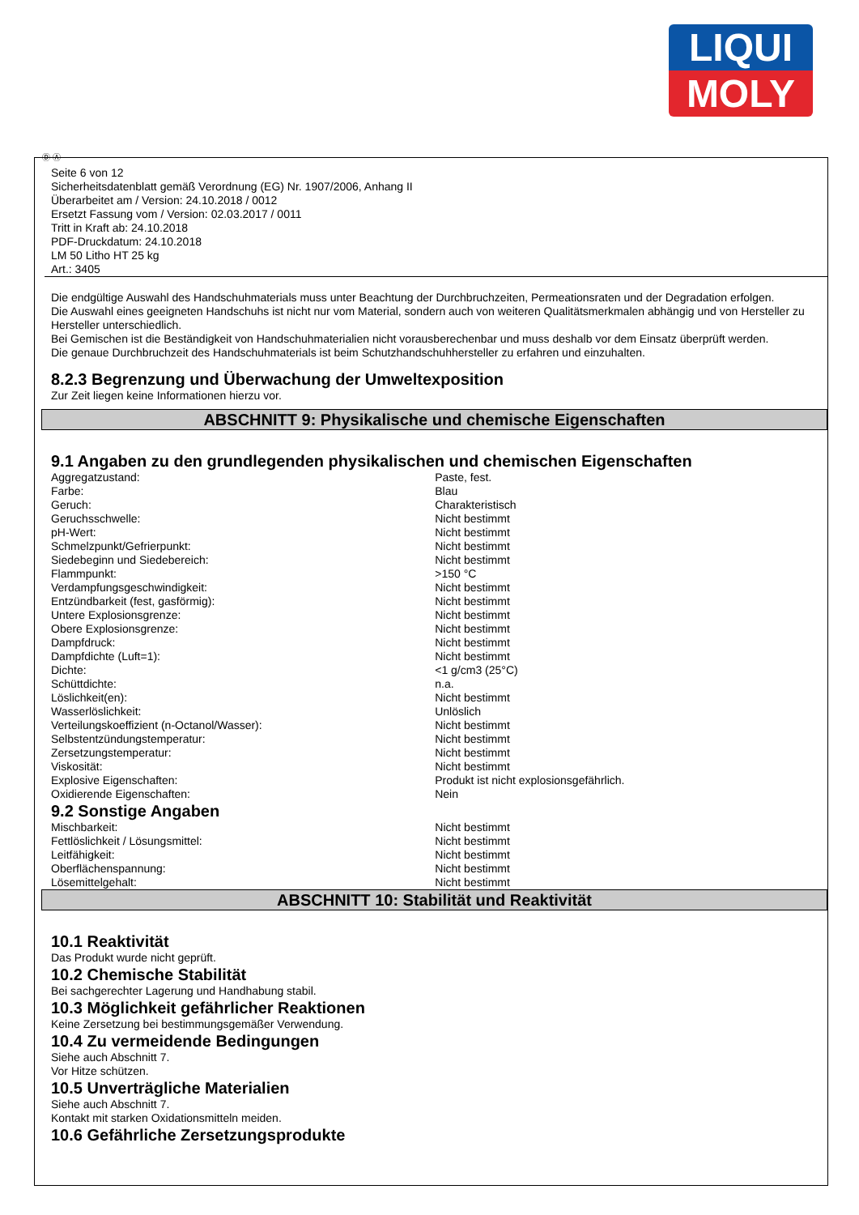LIQUI
MOLY
Ⓓ Ⓐ
Seite 6 von 12
Sicherheitsdatenblatt gemäß Verordnung (EG) Nr. 1907/2006, Anhang II
Überarbeitet am / Version: 24.10.2018 / 0012
Ersetzt Fassung vom / Version: 02.03.2017 / 0011
Tritt in Kraft ab: 24.10.2018
PDF-Druckdatum: 24.10.2018
LM 50 Litho HT 25 kg
Art.: 3405
Die endgültige Auswahl des Handschuhmaterials muss unter Beachtung der Durchbruchzeiten, Permeationsraten und der Degradation erfolgen.
Die Auswahl eines geeigneten Handschuhs ist nicht nur vom Material, sondern auch von weiteren Qualitätsmerkmalen abhängig und von Hersteller zu Hersteller unterschiedlich.
Bei Gemischen ist die Beständigkeit von Handschuhmaterialien nicht vorausberechenbar und muss deshalb vor dem Einsatz überprüft werden.
Die genaue Durchbruchzeit des Handschuhmaterials ist beim Schutzhandschuhhersteller zu erfahren und einzuhalten.
8.2.3 Begrenzung und Überwachung der Umweltexposition
Zur Zeit liegen keine Informationen hierzu vor.
ABSCHNITT 9: Physikalische und chemische Eigenschaften
9.1 Angaben zu den grundlegenden physikalischen und chemischen Eigenschaften
| Aggregatzustand: | Paste, fest. |
| Farbe: | Blau |
| Geruch: | Charakteristisch |
| Geruchsschwelle: | Nicht bestimmt |
| pH-Wert: | Nicht bestimmt |
| Schmelzpunkt/Gefrierpunkt: | Nicht bestimmt |
| Siedebeginn und Siedebereich: | Nicht bestimmt |
| Flammpunkt: | >150 °C |
| Verdampfungsgeschwindigkeit: | Nicht bestimmt |
| Entzündbarkeit (fest, gasförmig): | Nicht bestimmt |
| Untere Explosionsgrenze: | Nicht bestimmt |
| Obere Explosionsgrenze: | Nicht bestimmt |
| Dampfdruck: | Nicht bestimmt |
| Dampfdichte (Luft=1): | Nicht bestimmt |
| Dichte: | <1 g/cm3 (25°C) |
| Schüttdichte: | n.a. |
| Löslichkeit(en): | Nicht bestimmt |
| Wasserlöslichkeit: | Unlöslich |
| Verteilungskoeffizient (n-Octanol/Wasser): | Nicht bestimmt |
| Selbstentzündungstemperatur: | Nicht bestimmt |
| Zersetzungstemperatur: | Nicht bestimmt |
| Viskosität: | Nicht bestimmt |
| Explosive Eigenschaften: | Produkt ist nicht explosionsgefährlich. |
| Oxidierende Eigenschaften: | Nein |
9.2 Sonstige Angaben
| Mischbarkeit: | Nicht bestimmt |
| Fettlöslichkeit / Lösungsmittel: | Nicht bestimmt |
| Leitfähigkeit: | Nicht bestimmt |
| Oberflächenspannung: | Nicht bestimmt |
| Lösemittelgehalt: | Nicht bestimmt |
ABSCHNITT 10: Stabilität und Reaktivität
10.1 Reaktivität
Das Produkt wurde nicht geprüft.
10.2 Chemische Stabilität
Bei sachgerechter Lagerung und Handhabung stabil.
10.3 Möglichkeit gefährlicher Reaktionen
Keine Zersetzung bei bestimmungsgemäßer Verwendung.
10.4 Zu vermeidende Bedingungen
Siehe auch Abschnitt 7.
Vor Hitze schützen.
10.5 Unverträgliche Materialien
Siehe auch Abschnitt 7.
Kontakt mit starken Oxidationsmitteln meiden.
10.6 Gefährliche Zersetzungsprodukte